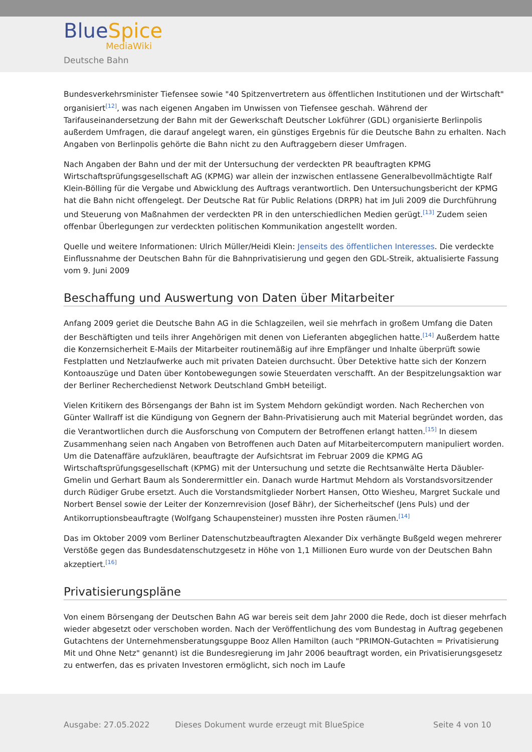BlueSpice
MediaWiki
Deutsche Bahn
Bundesverkehrsminister Tiefensee sowie "40 Spitzenvertretern aus öffentlichen Institutionen und der Wirtschaft" organisiert<sup>[12]</sup>, was nach eigenen Angaben im Unwissen von Tiefensee geschah. Während der Tarifauseinandersetzung der Bahn mit der Gewerkschaft Deutscher Lokführer (GDL) organisierte Berlinpolis außerdem Umfragen, die darauf angelegt waren, ein günstiges Ergebnis für die Deutsche Bahn zu erhalten. Nach Angaben von Berlinpolis gehörte die Bahn nicht zu den Auftraggebern dieser Umfragen.
Nach Angaben der Bahn und der mit der Untersuchung der verdeckten PR beauftragten KPMG Wirtschaftsprüfungsgesellschaft AG (KPMG) war allein der inzwischen entlassene Generalbevollmächtigte Ralf Klein-Bölling für die Vergabe und Abwicklung des Auftrags verantwortlich. Den Untersuchungsbericht der KPMG hat die Bahn nicht offengelegt. Der Deutsche Rat für Public Relations (DRPR) hat im Juli 2009 die Durchführung und Steuerung von Maßnahmen der verdeckten PR in den unterschiedlichen Medien gerügt.<sup>[13]</sup> Zudem seien offenbar Überlegungen zur verdeckten politischen Kommunikation angestellt worden.
Quelle und weitere Informationen: Ulrich Müller/Heidi Klein: Jenseits des öffentlichen Interesses. Die verdeckte Einflussnahme der Deutschen Bahn für die Bahnprivatisierung und gegen den GDL-Streik, aktualisierte Fassung vom 9. Juni 2009
Beschaffung und Auswertung von Daten über Mitarbeiter
Anfang 2009 geriet die Deutsche Bahn AG in die Schlagzeilen, weil sie mehrfach in großem Umfang die Daten der Beschäftigten und teils ihrer Angehörigen mit denen von Lieferanten abgeglichen hatte.<sup>[14]</sup> Außerdem hatte die Konzernsicherheit E-Mails der Mitarbeiter routinemäßig auf ihre Empfänger und Inhalte überprüft sowie Festplatten und Netzlaufwerke auch mit privaten Dateien durchsucht. Über Detektive hatte sich der Konzern Kontoauszüge und Daten über Kontobewegungen sowie Steuerdaten verschafft. An der Bespitzelungsaktion war der Berliner Recherchedienst Network Deutschland GmbH beteiligt.
Vielen Kritikern des Börsengangs der Bahn ist im System Mehdorn gekündigt worden. Nach Recherchen von Günter Wallraff ist die Kündigung von Gegnern der Bahn-Privatisierung auch mit Material begründet worden, das die Verantwortlichen durch die Ausforschung von Computern der Betroffenen erlangt hatten.<sup>[15]</sup> In diesem Zusammenhang seien nach Angaben von Betroffenen auch Daten auf Mitarbeitercomputern manipuliert worden. Um die Datenaffäre aufzuklären, beauftragte der Aufsichtsrat im Februar 2009 die KPMG AG Wirtschaftsprüfungsgesellschaft (KPMG) mit der Untersuchung und setzte die Rechtsanwälte Herta Däubler-Gmelin und Gerhart Baum als Sonderermittler ein. Danach wurde Hartmut Mehdorn als Vorstandsvorsitzender durch Rüdiger Grube ersetzt. Auch die Vorstandsmitglieder Norbert Hansen, Otto Wiesheu, Margret Suckale und Norbert Bensel sowie der Leiter der Konzernrevision (Josef Bähr), der Sicherheitschef (Jens Puls) und der Antikorruptionsbeauftragte (Wolfgang Schaupensteiner) mussten ihre Posten räumen.<sup>[14]</sup>
Das im Oktober 2009 vom Berliner Datenschutzbeauftragten Alexander Dix verhängte Bußgeld wegen mehrerer Verstöße gegen das Bundesdatenschutzgesetz in Höhe von 1,1 Millionen Euro wurde von der Deutschen Bahn akzeptiert.<sup>[16]</sup>
Privatisierungspläne
Von einem Börsengang der Deutschen Bahn AG war bereis seit dem Jahr 2000 die Rede, doch ist dieser mehrfach wieder abgesetzt oder verschoben worden. Nach der Veröffentlichung des vom Bundestag in Auftrag gegebenen Gutachtens der Unternehmensberatungsguppe Booz Allen Hamilton (auch "PRIMON-Gutachten = Privatisierung Mit und Ohne Netz" genannt) ist die Bundesregierung im Jahr 2006 beauftragt worden, ein Privatisierungsgesetz zu entwerfen, das es privaten Investoren ermöglicht, sich noch im Laufe
Ausgabe: 27.05.2022 Dieses Dokument wurde erzeugt mit BlueSpice Seite 4 von 10